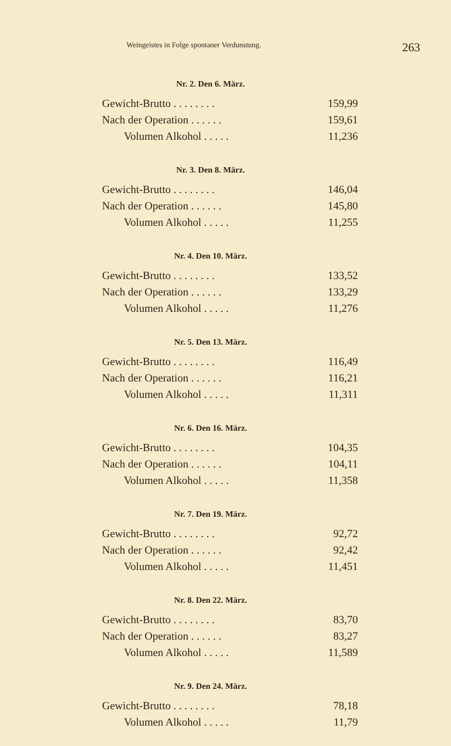Weingeistes in Folge spontaner Verdunstung. 263
Nr. 2. Den 6. März.
| Gewicht-Brutto . . . . . . . . | 159,99 |
| Nach der Operation . . . . . . | 159,61 |
| Volumen Alkohol . . . . . | 11,236 |
Nr. 3. Den 8. März.
| Gewicht-Brutto . . . . . . . . | 146,04 |
| Nach der Operation . . . . . . | 145,80 |
| Volumen Alkohol . . . . . | 11,255 |
Nr. 4. Den 10. März.
| Gewicht-Brutto . . . . . . . . | 133,52 |
| Nach der Operation . . . . . . | 133,29 |
| Volumen Alkohol . . . . . | 11,276 |
Nr. 5. Den 13. März.
| Gewicht-Brutto . . . . . . . . | 116,49 |
| Nach der Operation . . . . . . | 116,21 |
| Volumen Alkohol . . . . . | 11,311 |
Nr. 6. Den 16. März.
| Gewicht-Brutto . . . . . . . . | 104,35 |
| Nach der Operation . . . . . . | 104,11 |
| Volumen Alkohol . . . . . | 11,358 |
Nr. 7. Den 19. März.
| Gewicht-Brutto . . . . . . . . | 92,72 |
| Nach der Operation . . . . . . | 92,42 |
| Volumen Alkohol . . . . . | 11,451 |
Nr. 8. Den 22. März.
| Gewicht-Brutto . . . . . . . . | 83,70 |
| Nach der Operation . . . . . . | 83,27 |
| Volumen Alkohol . . . . . | 11,589 |
Nr. 9. Den 24. März.
| Gewicht-Brutto . . . . . . . . | 78,18 |
| Volumen Alkohol . . . . . | 11,79 |